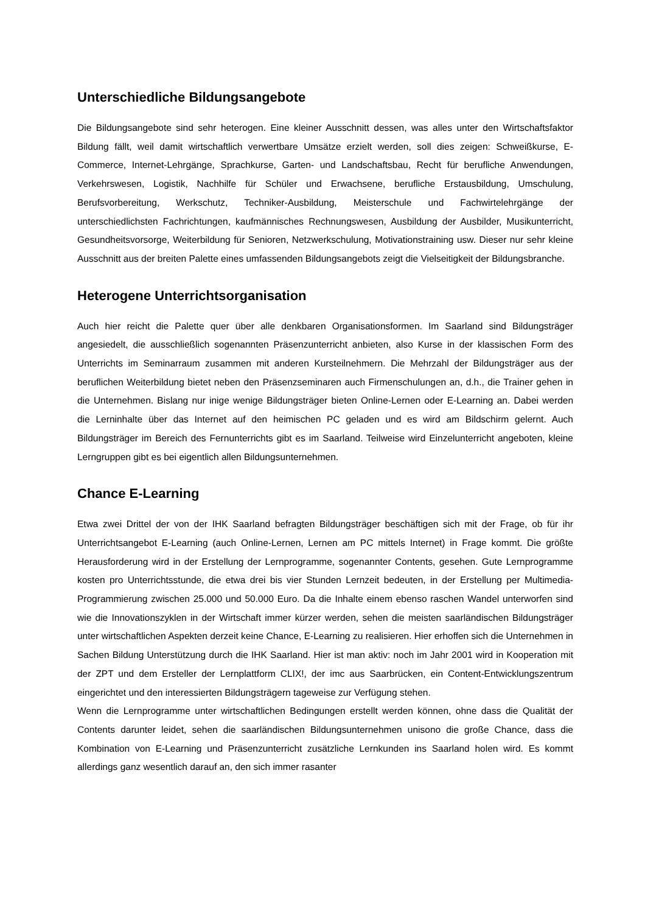Unterschiedliche Bildungsangebote
Die Bildungsangebote sind sehr heterogen. Eine kleiner Ausschnitt dessen, was alles unter den Wirtschaftsfaktor Bildung fällt, weil damit wirtschaftlich verwertbare Umsätze erzielt werden, soll dies zeigen: Schweißkurse, E-Commerce, Internet-Lehrgänge, Sprachkurse, Garten- und Landschaftsbau, Recht für berufliche Anwendungen, Verkehrswesen, Logistik, Nachhilfe für Schüler und Erwachsene, berufliche Erstausbildung, Umschulung, Berufsvorbereitung, Werkschutz, Techniker-Ausbildung, Meisterschule und Fachwirtelehrgänge der unterschiedlichsten Fachrichtungen, kaufmännisches Rechnungswesen, Ausbildung der Ausbilder, Musikunterricht, Gesundheitsvorsorge, Weiterbildung für Senioren, Netzwerkschulung, Motivationstraining usw. Dieser nur sehr kleine Ausschnitt aus der breiten Palette eines umfassenden Bildungsangebots zeigt die Vielseitigkeit der Bildungsbranche.
Heterogene Unterrichtsorganisation
Auch hier reicht die Palette quer über alle denkbaren Organisationsformen. Im Saarland sind Bildungsträger angesiedelt, die ausschließlich sogenannten Präsenzunterricht anbieten, also Kurse in der klassischen Form des Unterrichts im Seminarraum zusammen mit anderen Kursteilnehmern. Die Mehrzahl der Bildungsträger aus der beruflichen Weiterbildung bietet neben den Präsenzseminaren auch Firmenschulungen an, d.h., die Trainer gehen in die Unternehmen. Bislang nur inige wenige Bildungsträger bieten Online-Lernen oder E-Learning an. Dabei werden die Lerninhalte über das Internet auf den heimischen PC geladen und es wird am Bildschirm gelernt. Auch Bildungsträger im Bereich des Fernunterrichts gibt es im Saarland. Teilweise wird Einzelunterricht angeboten, kleine Lerngruppen gibt es bei eigentlich allen Bildungsunternehmen.
Chance E-Learning
Etwa zwei Drittel der von der IHK Saarland befragten Bildungsträger beschäftigen sich mit der Frage, ob für ihr Unterrichtsangebot E-Learning (auch Online-Lernen, Lernen am PC mittels Internet) in Frage kommt. Die größte Herausforderung wird in der Erstellung der Lernprogramme, sogenannter Contents, gesehen. Gute Lernprogramme kosten pro Unterrichtsstunde, die etwa drei bis vier Stunden Lernzeit bedeuten, in der Erstellung per Multimedia-Programmierung zwischen 25.000 und 50.000 Euro. Da die Inhalte einem ebenso raschen Wandel unterworfen sind wie die Innovationszyklen in der Wirtschaft immer kürzer werden, sehen die meisten saarländischen Bildungsträger unter wirtschaftlichen Aspekten derzeit keine Chance, E-Learning zu realisieren. Hier erhoffen sich die Unternehmen in Sachen Bildung Unterstützung durch die IHK Saarland. Hier ist man aktiv: noch im Jahr 2001 wird in Kooperation mit der ZPT und dem Ersteller der Lernplattform CLIX!, der imc aus Saarbrücken, ein Content-Entwicklungszentrum eingerichtet und den interessierten Bildungsträgern tageweise zur Verfügung stehen.
Wenn die Lernprogramme unter wirtschaftlichen Bedingungen erstellt werden können, ohne dass die Qualität der Contents darunter leidet, sehen die saarländischen Bildungsunternehmen unisono die große Chance, dass die Kombination von E-Learning und Präsenzunterricht zusätzliche Lernkunden ins Saarland holen wird. Es kommt allerdings ganz wesentlich darauf an, den sich immer rasanter